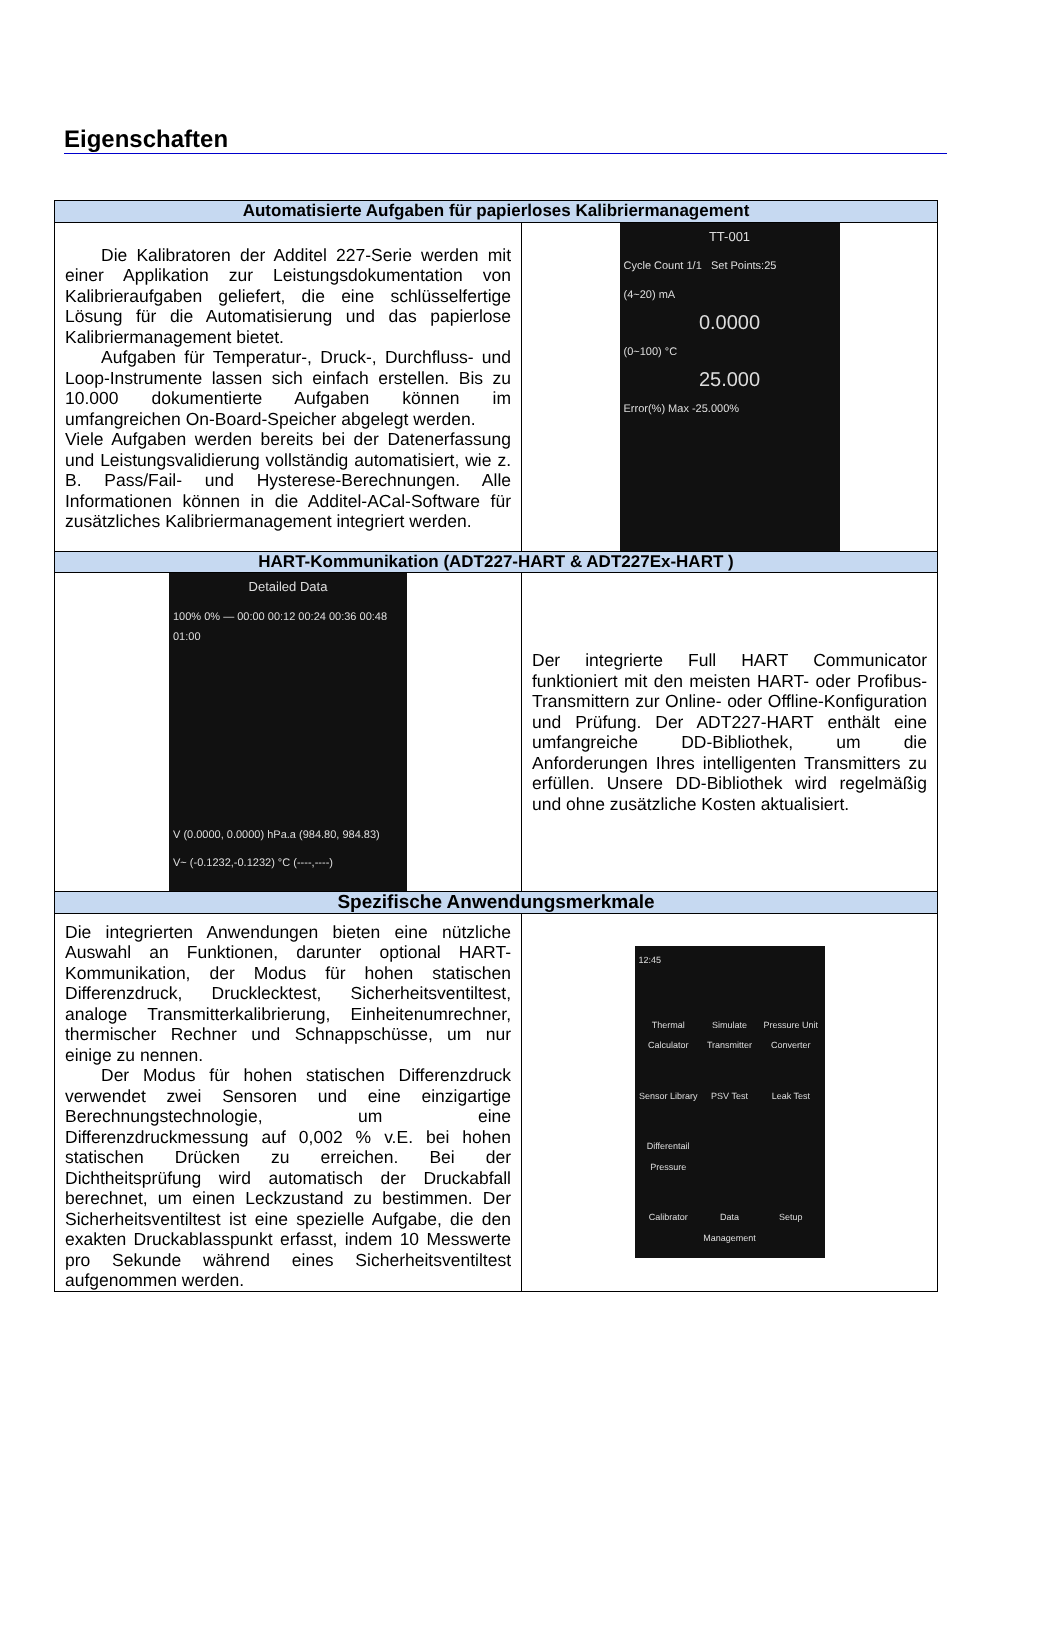Eigenschaften
| Automatisierte Aufgaben für papierloses Kalibriermanagement | |
| --- | --- |
| Die Kalibratoren der Additel 227-Serie werden mit einer Applikation zur Leistungsdokumentation von Kalibrieraufgaben geliefert, die eine schlüsselfertige Lösung für die Automatisierung und das papierlose Kalibriermanagement bietet. Aufgaben für Temperatur-, Druck-, Durchfluss- und Loop-Instrumente lassen sich einfach erstellen. Bis zu 10.000 dokumentierte Aufgaben können im umfangreichen On-Board-Speicher abgelegt werden. Viele Aufgaben werden bereits bei der Datenerfassung und Leistungsvalidierung vollständig automatisiert, wie z. B. Pass/Fail- und Hysterese-Berechnungen. Alle Informationen können in die Additel-ACal-Software für zusätzliches Kalibriermanagement integriert werden. | TT-001 Cycle Count 1/1 Set Points:25 (4~20) mA 0.0000 (0~100) °C 25.000 Error(%) Max -25.000% |
| HART-Kommunikation (ADT227-HART & ADT227Ex-HART ) | |
| Detailed Data 100% 0% — 00:00 00:12 00:24 00:36 00:48 01:00 V (0.0000, 0.0000) hPa.a (984.80, 984.83) V~ (-0.1232,-0.1232) °C (----,----) | Der integrierte Full HART Communicator funktioniert mit den meisten HART- oder Profibus-Transmittern zur Online- oder Offline-Konfiguration und Prüfung. Der ADT227-HART enthält eine umfangreiche DD-Bibliothek, um die Anforderungen Ihres intelligenten Transmitters zu erfüllen. Unsere DD-Bibliothek wird regelmäßig und ohne zusätzliche Kosten aktualisiert. |
| Spezifische Anwendungsmerkmale | |
| Die integrierten Anwendungen bieten eine nützliche Auswahl an Funktionen, darunter optional HART-Kommunikation, der Modus für hohen statischen Differenzdruck, Drucklecktest, Sicherheitsventiltest, analoge Transmitterkalibrierung, Einheitenumrechner, thermischer Rechner und Schnappschüsse, um nur einige zu nennen. Der Modus für hohen statischen Differenzdruck verwendet zwei Sensoren und eine einzigartige Berechnungstechnologie, um eine Differenzdruckmessung auf 0,002 % v.E. bei hohen statischen Drücken zu erreichen. Bei der Dichtheitsprüfung wird automatisch der Druckabfall berechnet, um einen Leckzustand zu bestimmen. Der Sicherheitsventiltest ist eine spezielle Aufgabe, die den exakten Druckablasspunkt erfasst, indem 10 Messwerte pro Sekunde während eines Sicherheitsventiltest aufgenommen werden. | 12:45 Thermal Calculator Simulate Transmitter Pressure Unit Converter Sensor Library PSV Test Leak Test Differentail Pressure Calibrator Data Management Setup |